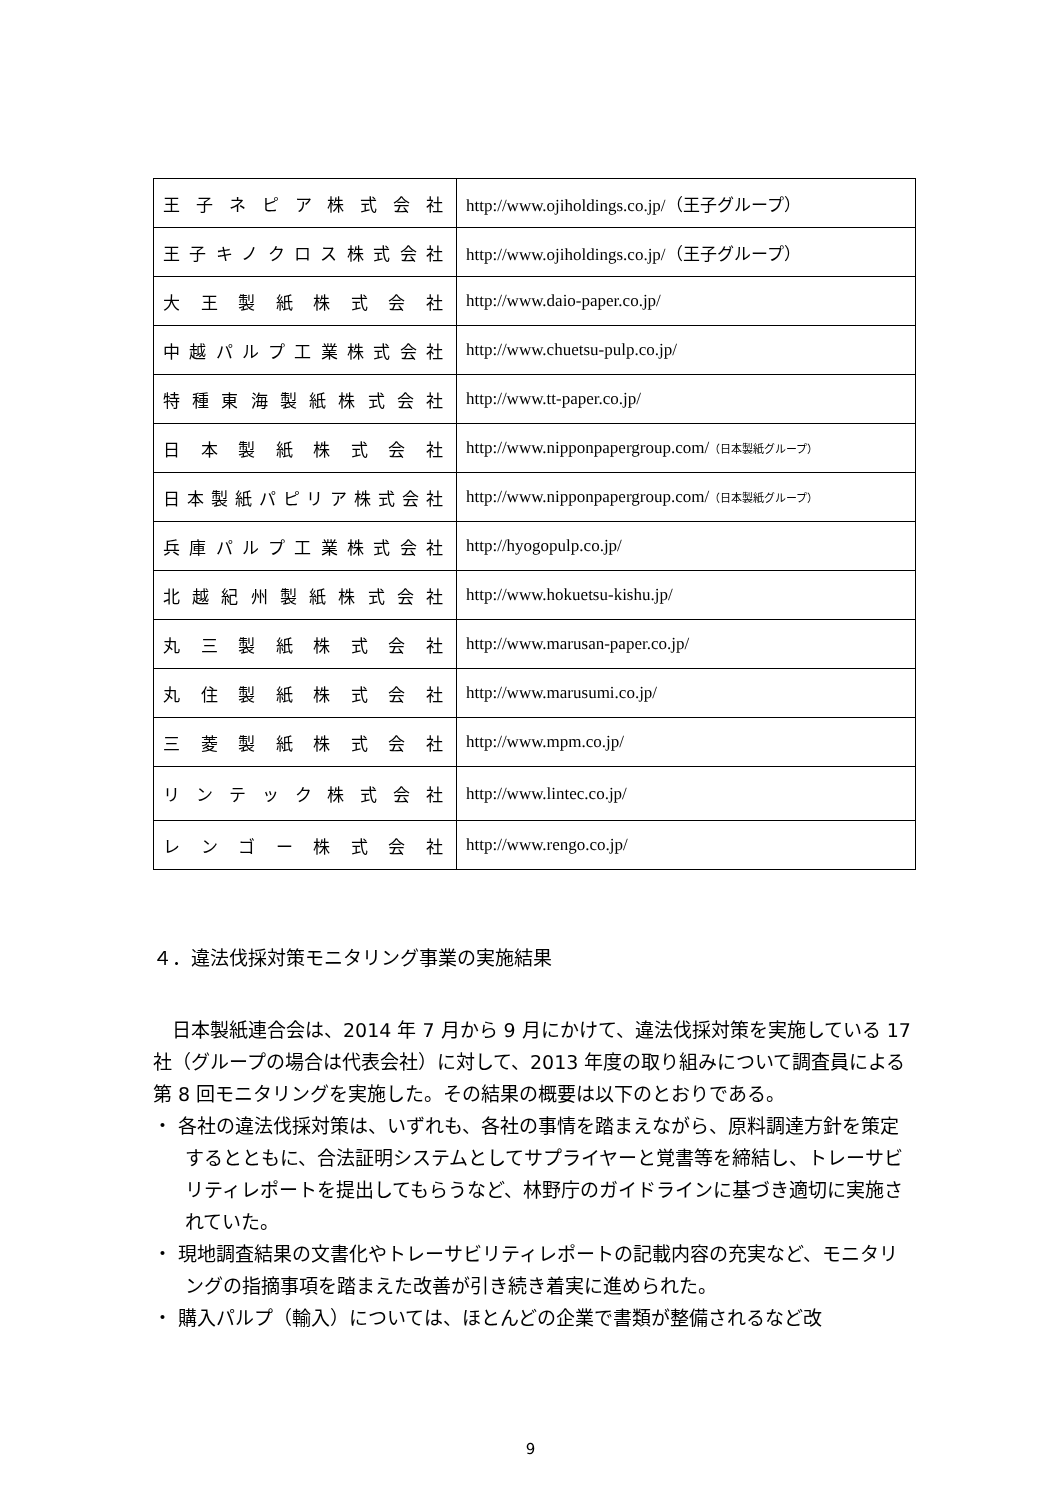| 王子ネピア株式会社 | http://www.ojiholdings.co.jp/ （王子グループ） |
| 王子キノクロス株式会社 | http://www.ojiholdings.co.jp/ （王子グループ） |
| 大王製紙株式会社 | http://www.daio-paper.co.jp/ |
| 中越パルプ工業株式会社 | http://www.chuetsu-pulp.co.jp/ |
| 特種東海製紙株式会社 | http://www.tt-paper.co.jp/ |
| 日本製紙株式会社 | http://www.nipponpapergroup.com/ （日本製紙グループ） |
| 日本製紙パピリア株式会社 | http://www.nipponpapergroup.com/ （日本製紙グループ） |
| 兵庫パルプ工業株式会社 | http://hyogopulp.co.jp/ |
| 北越紀州製紙株式会社 | http://www.hokuetsu-kishu.jp/ |
| 丸三製紙株式会社 | http://www.marusan-paper.co.jp/ |
| 丸住製紙株式会社 | http://www.marusumi.co.jp/ |
| 三菱製紙株式会社 | http://www.mpm.co.jp/ |
| リンテック株式会社 | http://www.lintec.co.jp/ |
| レンゴー株式会社 | http://www.rengo.co.jp/ |
４．違法伐採対策モニタリング事業の実施結果
日本製紙連合会は、2014 年 7 月から 9 月にかけて、違法伐採対策を実施している 17 社（グループの場合は代表会社）に対して、2013 年度の取り組みについて調査員による第 8 回モニタリングを実施した。その結果の概要は以下のとおりである。
・ 各社の違法伐採対策は、いずれも、各社の事情を踏まえながら、原料調達方針を策定するとともに、合法証明システムとしてサプライヤーと覚書等を締結し、トレーサビリティレポートを提出してもらうなど、林野庁のガイドラインに基づき適切に実施されていた。
・ 現地調査結果の文書化やトレーサビリティレポートの記載内容の充実など、モニタリングの指摘事項を踏まえた改善が引き続き着実に進められた。
・ 購入パルプ（輸入）については、ほとんどの企業で書類が整備されるなど改
9